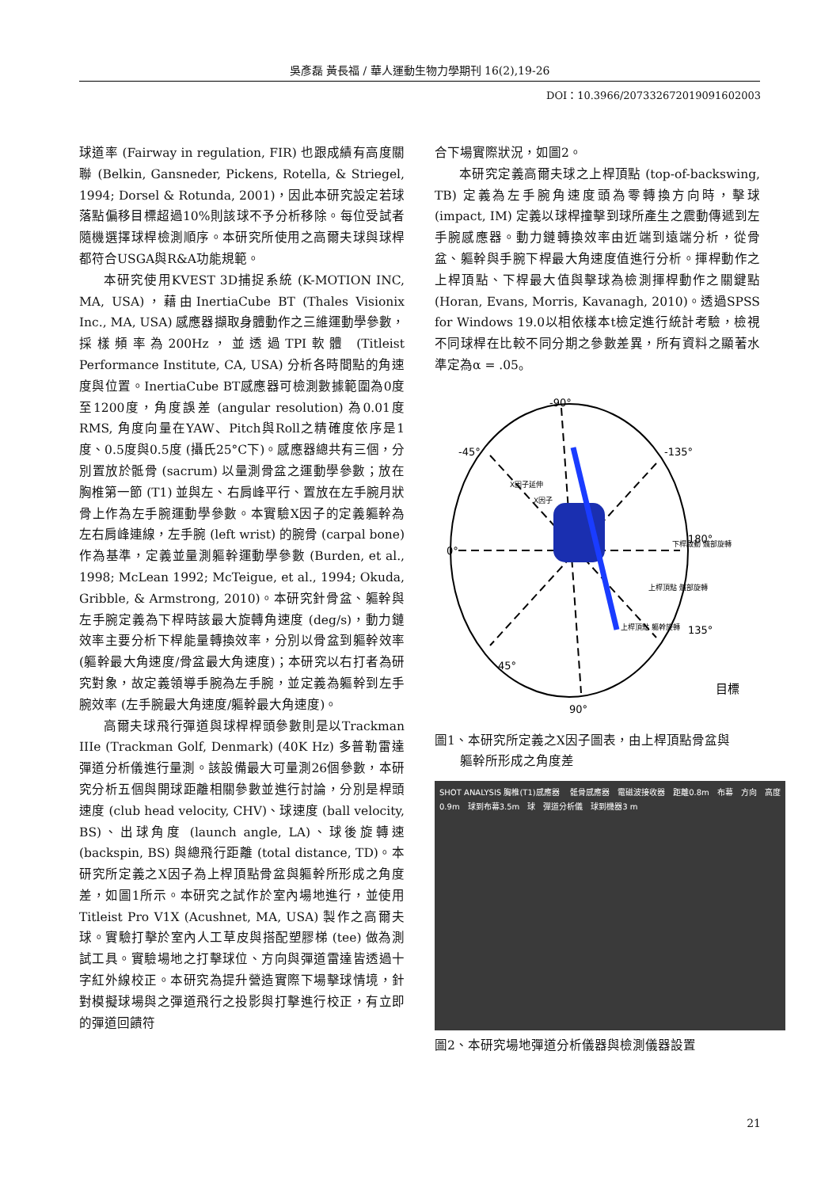吳彥磊 黃長福 / 華人運動生物力學期刊 16(2),19-26
DOI：10.3966/207332672019091602003
球道率 (Fairway in regulation, FIR) 也跟成績有高度關聯 (Belkin, Gansneder, Pickens, Rotella, & Striegel, 1994; Dorsel & Rotunda, 2001)，因此本研究設定若球落點偏移目標超過10%則該球不予分析移除。每位受試者隨機選擇球桿檢測順序。本研究所使用之高爾夫球與球桿都符合USGA與R&A功能規範。
本研究使用KVEST 3D捕捉系統 (K-MOTION INC, MA, USA)，藉由InertiaCube BT (Thales Visionix Inc., MA, USA) 感應器擷取身體動作之三維運動學參數，採樣頻率為200Hz，並透過TPI軟體 (Titleist Performance Institute, CA, USA) 分析各時間點的角速度與位置。InertiaCube BT感應器可檢測數據範圍為0度至1200度，角度誤差 (angular resolution) 為0.01度RMS, 角度向量在YAW、Pitch與Roll之精確度依序是1度、0.5度與0.5度 (攝氏25°C下)。感應器總共有三個，分別置放於骶骨 (sacrum) 以量測骨盆之運動學參數；放在胸椎第一節 (T1) 並與左、右肩峰平行、置放在左手腕月狀骨上作為左手腕運動學參數。本實驗X因子的定義軀幹為左右肩峰連線，左手腕 (left wrist) 的腕骨 (carpal bone) 作為基準，定義並量測軀幹運動學參數 (Burden, et al., 1998; McLean 1992; McTeigue, et al., 1994; Okuda, Gribble, & Armstrong, 2010)。本研究針骨盆、軀幹與左手腕定義為下桿時該最大旋轉角速度 (deg/s)，動力鏈效率主要分析下桿能量轉換效率，分別以骨盆到軀幹效率 (軀幹最大角速度/骨盆最大角速度)；本研究以右打者為研究對象，故定義領導手腕為左手腕，並定義為軀幹到左手腕效率 (左手腕最大角速度/軀幹最大角速度)。
高爾夫球飛行彈道與球桿桿頭參數則是以Trackman IIIe (Trackman Golf, Denmark) (40K Hz) 多普勒雷達彈道分析儀進行量測。該設備最大可量測26個參數，本研究分析五個與開球距離相關參數並進行討論，分別是桿頭速度 (club head velocity, CHV)、球速度 (ball velocity, BS)、出球角度 (launch angle, LA)、球後旋轉速 (backspin, BS) 與總飛行距離 (total distance, TD)。本研究所定義之X因子為上桿頂點骨盆與軀幹所形成之角度差，如圖1所示。本研究之試作於室內場地進行，並使用Titleist Pro V1X (Acushnet, MA, USA) 製作之高爾夫球。實驗打擊於室內人工草皮與搭配塑膠梯 (tee) 做為測試工具。實驗場地之打擊球位、方向與彈道雷達皆透過十字紅外線校正。本研究為提升營造實際下場擊球情境，針對模擬球場與之彈道飛行之投影與打擊進行校正，有立即的彈道回饋符
合下場實際狀況，如圖2。
本研究定義高爾夫球之上桿頂點 (top-of-backswing, TB) 定義為左手腕角速度頭為零轉換方向時，擊球 (impact, IM) 定義以球桿撞擊到球所產生之震動傳遞到左手腕感應器。動力鏈轉換效率由近端到遠端分析，從骨盆、軀幹與手腕下桿最大角速度值進行分析。揮桿動作之上桿頂點、下桿最大值與擊球為檢測揮桿動作之關鍵點 (Horan, Evans, Morris, Kavanagh, 2010)。透過SPSS for Windows 19.0以相依樣本t檢定進行統計考驗，檢視不同球桿在比較不同分期之參數差異，所有資料之顯著水準定為α = .05。
-90°
-45°
-135°
0°
180°
135°
45°
90°
下桿啟動 髖部旋轉
上桿頂點 髖部旋轉
上桿頂點 軀幹旋轉
X因子延伸
X因子
目標
圖1、本研究所定義之X因子圖表，由上桿頂點骨盆與
　　軀幹所形成之角度差
SHOT ANALYSIS 胸椎(T1)感應器 　骶骨感應器　電磁波接收器　距離0.8m　布幕　方向　高度0.9m　球到布幕3.5m　球　彈道分析儀　球到機器3 m
圖2、本研究場地彈道分析儀器與檢測儀器設置
21